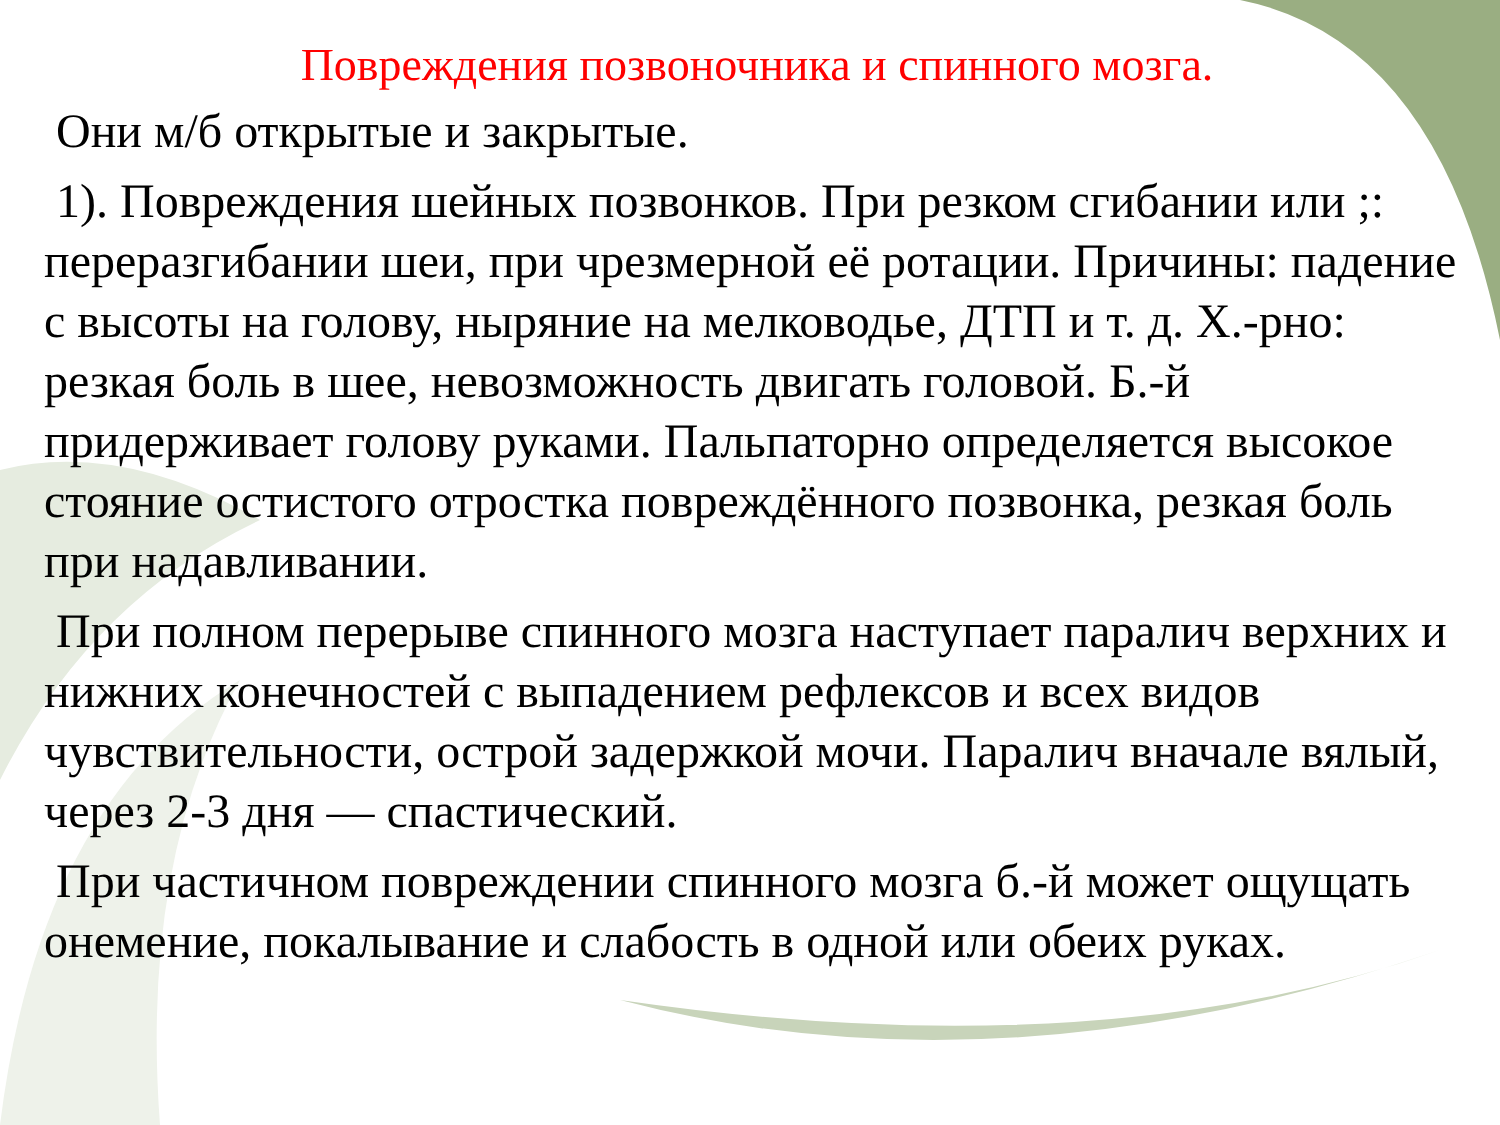Повреждения позвоночника и спинного мозга.
Они м/б открытые и закрытые.
1). Повреждения шейных позвонков. При резком сгибании или ;: переразгибании шеи, при чрезмерной её ротации. Причины: падение с высоты на голову, ныряние на мелководье, ДТП и т. д. Х.-рно: резкая боль в шее, невозможность двигать головой. Б.-й придерживает голову руками. Пальпаторно определяется высокое стояние остистого отростка повреждённого позвонка, резкая боль при надавливании.
При полном перерыве спинного мозга наступает паралич верхних и нижних конечностей с выпадением рефлексов и всех видов чувствительности, острой задержкой мочи. Паралич вначале вялый, через 2-3 дня — спастический.
При частичном повреждении спинного мозга б.-й может ощущать онемение, покалывание и слабость в одной или обеих руках.